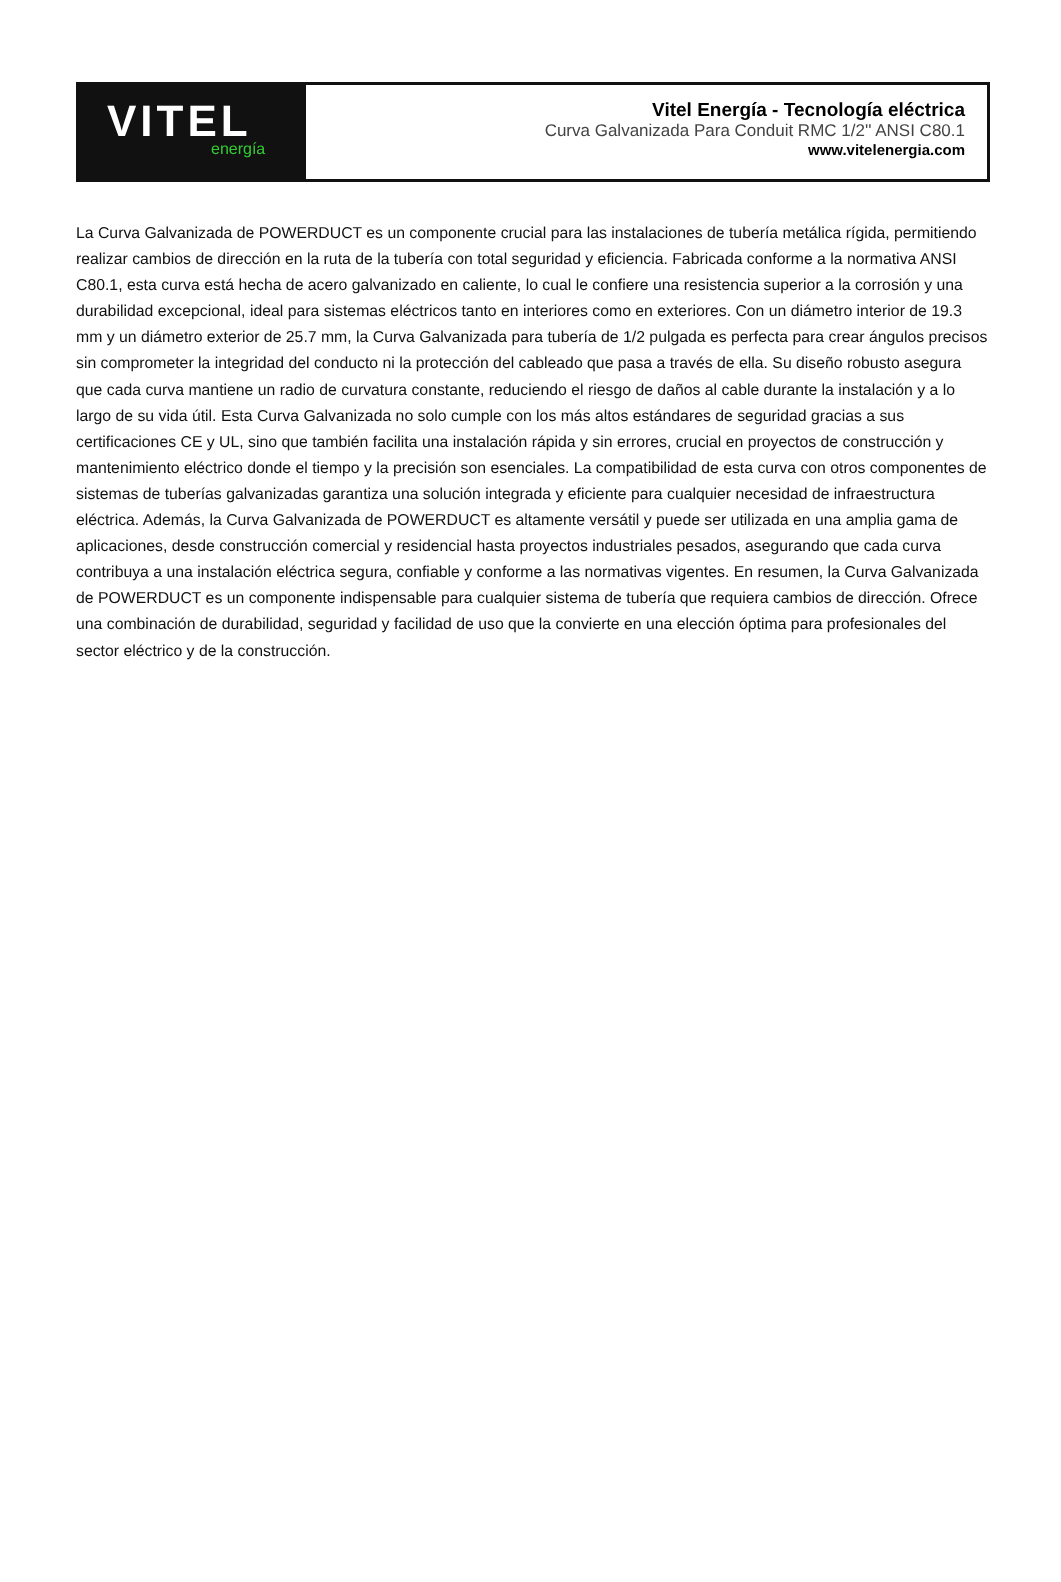VITEL
energía
Vitel Energía - Tecnología eléctrica
Curva Galvanizada Para Conduit RMC 1/2'' ANSI C80.1
www.vitelenergia.com
La Curva Galvanizada de POWERDUCT es un componente crucial para las instalaciones de tubería metálica rígida, permitiendo realizar cambios de dirección en la ruta de la tubería con total seguridad y eficiencia. Fabricada conforme a la normativa ANSI C80.1, esta curva está hecha de acero galvanizado en caliente, lo cual le confiere una resistencia superior a la corrosión y una durabilidad excepcional, ideal para sistemas eléctricos tanto en interiores como en exteriores. Con un diámetro interior de 19.3 mm y un diámetro exterior de 25.7 mm, la Curva Galvanizada para tubería de 1/2 pulgada es perfecta para crear ángulos precisos sin comprometer la integridad del conducto ni la protección del cableado que pasa a través de ella. Su diseño robusto asegura que cada curva mantiene un radio de curvatura constante, reduciendo el riesgo de daños al cable durante la instalación y a lo largo de su vida útil. Esta Curva Galvanizada no solo cumple con los más altos estándares de seguridad gracias a sus certificaciones CE y UL, sino que también facilita una instalación rápida y sin errores, crucial en proyectos de construcción y mantenimiento eléctrico donde el tiempo y la precisión son esenciales. La compatibilidad de esta curva con otros componentes de sistemas de tuberías galvanizadas garantiza una solución integrada y eficiente para cualquier necesidad de infraestructura eléctrica. Además, la Curva Galvanizada de POWERDUCT es altamente versátil y puede ser utilizada en una amplia gama de aplicaciones, desde construcción comercial y residencial hasta proyectos industriales pesados, asegurando que cada curva contribuya a una instalación eléctrica segura, confiable y conforme a las normativas vigentes. En resumen, la Curva Galvanizada de POWERDUCT es un componente indispensable para cualquier sistema de tubería que requiera cambios de dirección. Ofrece una combinación de durabilidad, seguridad y facilidad de uso que la convierte en una elección óptima para profesionales del sector eléctrico y de la construcción.